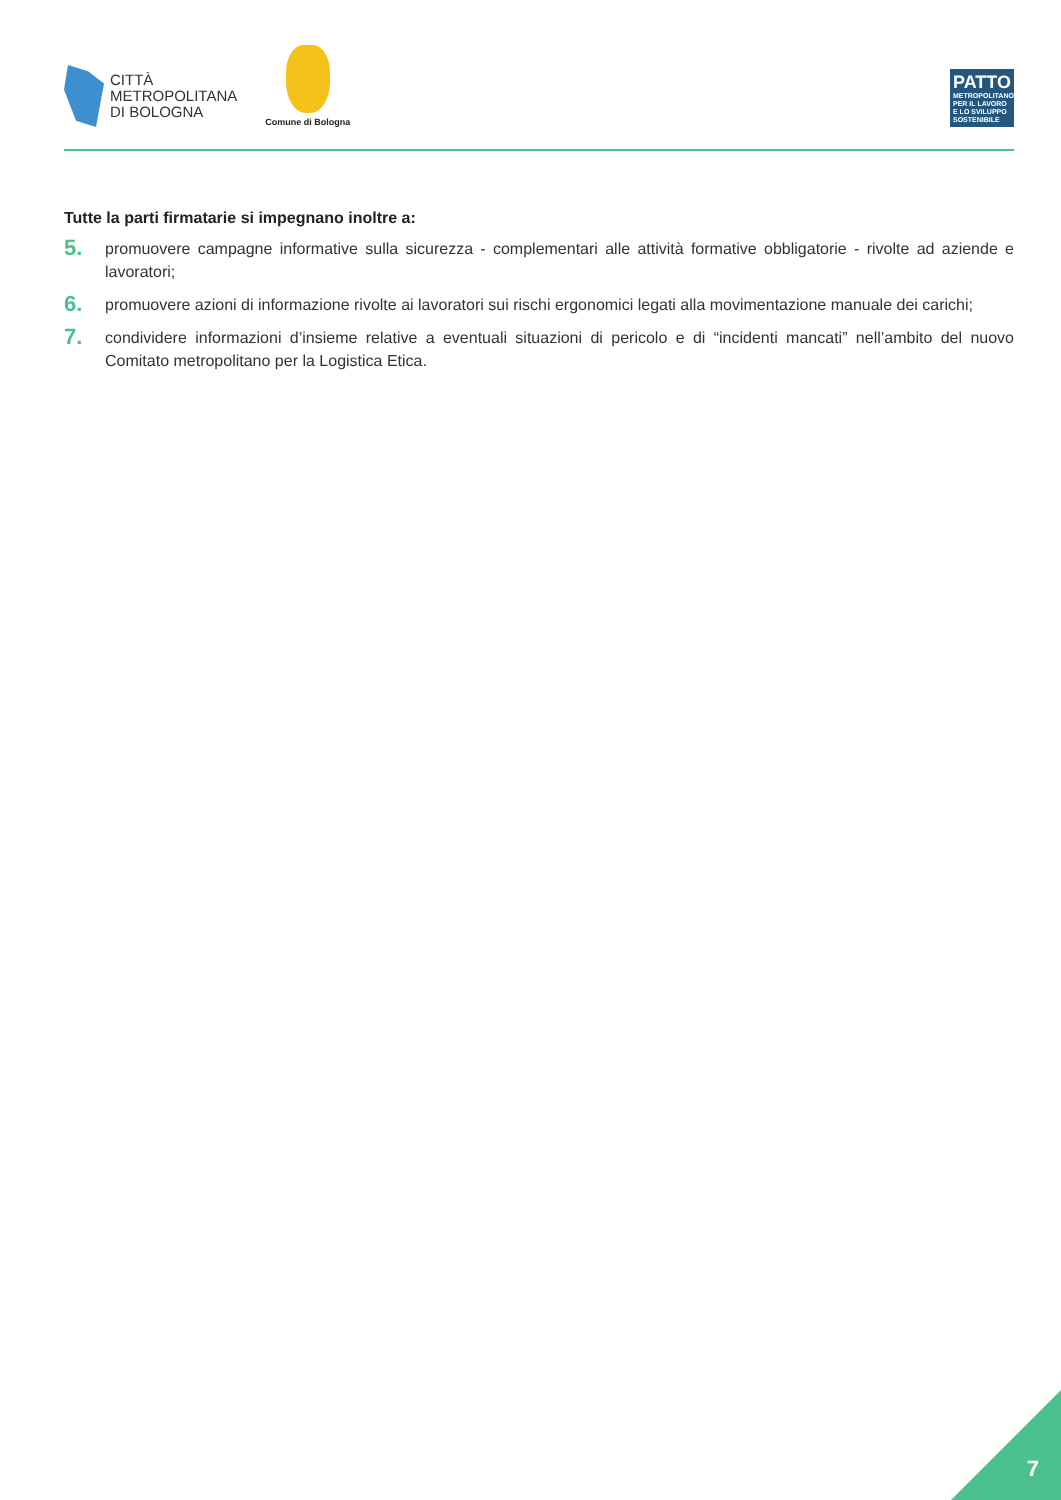CITTÀ
METROPOLITANA
DI BOLOGNA
Comune di Bologna
PATTO
METROPOLITANO PER IL LAVORO E LO SVILUPPO SOSTENIBILE
Tutte la parti firmatarie si impegnano inoltre a:
5.
promuovere campagne informative sulla sicurezza - complementari alle attività formative obbligatorie - rivolte ad aziende e lavoratori;
6.
promuovere azioni di informazione rivolte ai lavoratori sui rischi ergonomici legati alla movimentazione manuale dei carichi;
7.
condividere informazioni d’insieme relative a eventuali situazioni di pericolo e di “incidenti mancati” nell’ambito del nuovo Comitato metropolitano per la Logistica Etica.
7